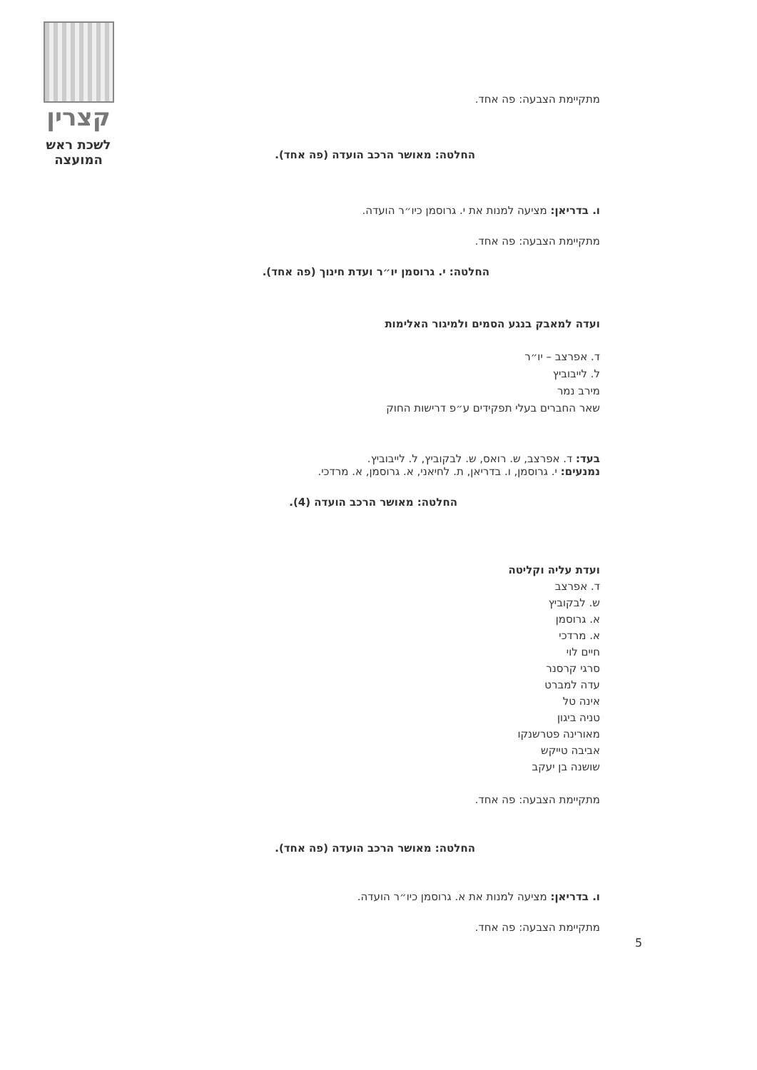קצרין
לשכת ראש
המועצה
מתקיימת הצבעה: פה אחד.
החלטה: מאושר הרכב הועדה (פה אחד).
ו. בדריאן: מציעה למנות את י. גרוסמן כיו״ר הועדה.
מתקיימת הצבעה: פה אחד.
החלטה: י. גרוסמן יו״ר ועדת חינוך (פה אחד).
ועדה למאבק בנגע הסמים ולמיגור האלימות
ד. אפרצב – יו״ר
ל. לייבוביץ
מירב נמר
שאר החברים בעלי תפקידים ע״פ דרישות החוק
בעד: ד. אפרצב, ש. רואס, ש. לבקוביץ, ל. לייבוביץ.
נמנעים: י. גרוסמן, ו. בדריאן, ת. לחיאני, א. גרוסמן, א. מרדכי.
החלטה: מאושר הרכב הועדה (4).
ועדת עליה וקליטה
ד. אפרצב
ש. לבקוביץ
א. גרוסמן
א. מרדכי
חיים לוי
סרגי קרסנר
עדה למברט
אינה טל
טניה ביגון
מאורינה פטרשנקו
אביבה טייקש
שושנה בן יעקב
מתקיימת הצבעה: פה אחד.
החלטה: מאושר הרכב הועדה (פה אחד).
ו. בדריאן: מציעה למנות את א. גרוסמן כיו״ר הועדה.
מתקיימת הצבעה: פה אחד.
5